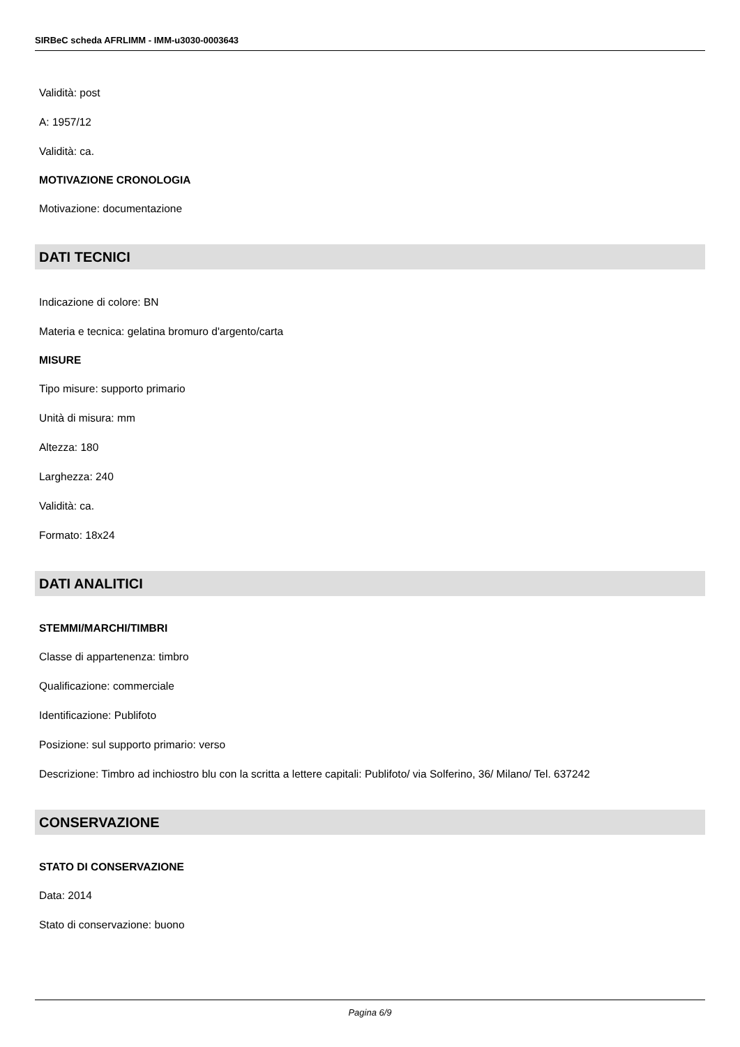SIRBeC scheda AFRLIMM - IMM-u3030-0003643
Validità: post
A: 1957/12
Validità: ca.
MOTIVAZIONE CRONOLOGIA
Motivazione: documentazione
DATI TECNICI
Indicazione di colore: BN
Materia e tecnica: gelatina bromuro d'argento/carta
MISURE
Tipo misure: supporto primario
Unità di misura: mm
Altezza: 180
Larghezza: 240
Validità: ca.
Formato: 18x24
DATI ANALITICI
STEMMI/MARCHI/TIMBRI
Classe di appartenenza: timbro
Qualificazione: commerciale
Identificazione: Publifoto
Posizione: sul supporto primario: verso
Descrizione: Timbro ad inchiostro blu con la scritta a lettere capitali: Publifoto/ via Solferino, 36/ Milano/ Tel. 637242
CONSERVAZIONE
STATO DI CONSERVAZIONE
Data: 2014
Stato di conservazione: buono
Pagina 6/9